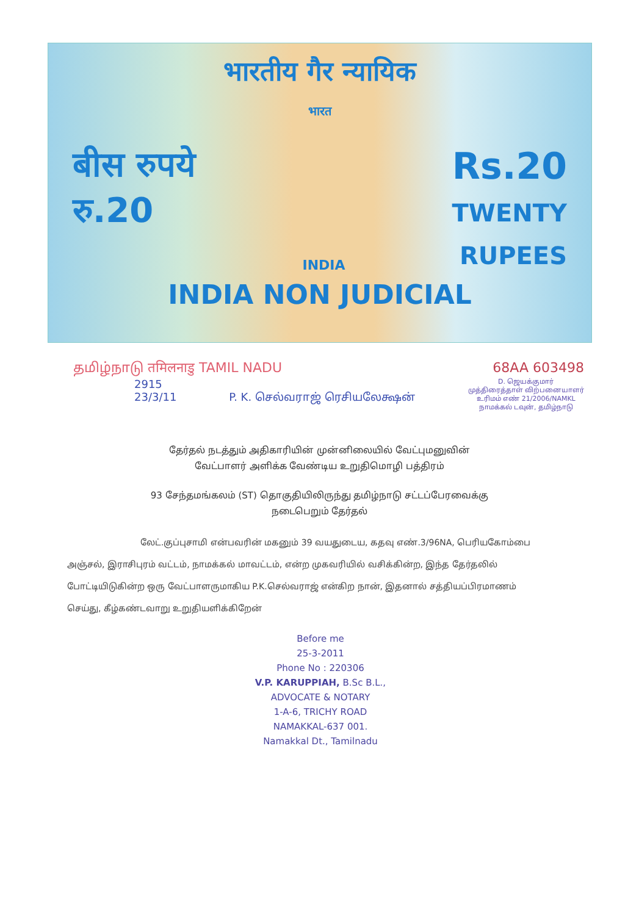भारतीय गैर न्यायिक
भारत
बीस रुपये
रु.20
INDIA
Rs.20
TWENTY
RUPEES
INDIA NON JUDICIAL
தமிழ்நாடு तमिलनाडु TAMIL NADU 68AA 603498
2915
23/3/11 P. K. செல்வராஜ் ரெசியலேக்ஷன்
D. ஜெயக்குமார்
முத்திரைத்தாள் விற்பனையாளர்
உரிமம் எண் 21/2006/NAMKL
நாமக்கல் டவுன், தமிழ்நாடு
தேர்தல் நடத்தும் அதிகாரியின் முன்னிலையில் வேட்புமனுவின்
வேட்பாளர் அளிக்க வேண்டிய உறுதிமொழி பத்திரம்
93 சேந்தமங்கலம் (ST) தொகுதியிலிருந்து தமிழ்நாடு சட்டப்பேரவைக்கு
நடைபெறும் தேர்தல்
லேட்.குப்புசாமி என்பவரின் மகனும் 39 வயதுடைய, கதவு எண்.3/96NA, பெரியகோம்பை அஞ்சல், இராசிபுரம் வட்டம், நாமக்கல் மாவட்டம், என்ற முகவரியில் வசிக்கின்ற, இந்த தேர்தலில் போட்டியிடுகின்ற ஒரு வேட்பாளருமாகிய P.K.செல்வராஜ் என்கிற நான், இதனால் சத்தியப்பிரமாணம் செய்து, கீழ்கண்டவாறு உறுதியளிக்கிறேன்
Before me
25-3-2011
Phone No : 220306
V.P. KARUPPIAH, B.Sc B.L.,
ADVOCATE & NOTARY
1-A-6, TRICHY ROAD
NAMAKKAL-637 001.
Namakkal Dt., Tamilnadu